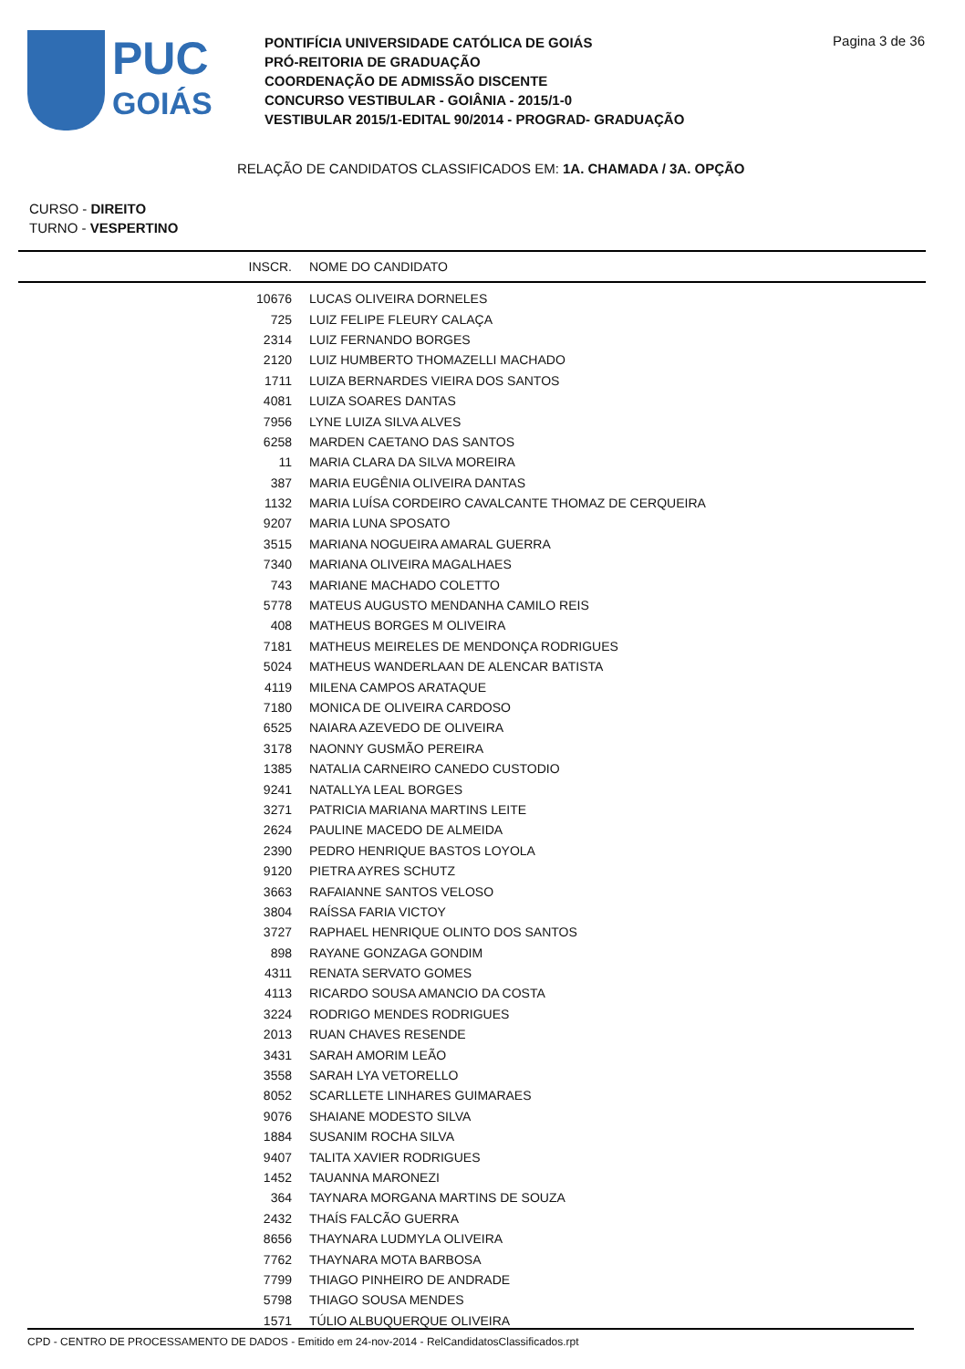PUC
GOIÁS
PONTIFÍCIA UNIVERSIDADE CATÓLICA DE GOIÁS
PRÓ-REITORIA DE GRADUAÇÃO
COORDENAÇÃO DE ADMISSÃO DISCENTE
CONCURSO VESTIBULAR - GOIÂNIA - 2015/1-0
VESTIBULAR 2015/1-EDITAL 90/2014 - PROGRAD- GRADUAÇÃO
Pagina 3 de 36
RELAÇÃO DE CANDIDATOS CLASSIFICADOS EM: 1A. CHAMADA / 3A. OPÇÃO
CURSO - DIREITO
TURNO - VESPERTINO
| INSCR. | NOME DO CANDIDATO |
| --- | --- |
| 10676 | LUCAS OLIVEIRA DORNELES |
| 725 | LUIZ FELIPE FLEURY CALAÇA |
| 2314 | LUIZ FERNANDO BORGES |
| 2120 | LUIZ HUMBERTO THOMAZELLI MACHADO |
| 1711 | LUIZA BERNARDES VIEIRA DOS SANTOS |
| 4081 | LUIZA SOARES DANTAS |
| 7956 | LYNE LUIZA SILVA ALVES |
| 6258 | MARDEN CAETANO DAS SANTOS |
| 11 | MARIA CLARA DA SILVA MOREIRA |
| 387 | MARIA EUGÊNIA OLIVEIRA DANTAS |
| 1132 | MARIA LUÍSA CORDEIRO CAVALCANTE THOMAZ DE CERQUEIRA |
| 9207 | MARIA LUNA SPOSATO |
| 3515 | MARIANA NOGUEIRA AMARAL GUERRA |
| 7340 | MARIANA OLIVEIRA MAGALHAES |
| 743 | MARIANE MACHADO COLETTO |
| 5778 | MATEUS AUGUSTO MENDANHA CAMILO REIS |
| 408 | MATHEUS BORGES M OLIVEIRA |
| 7181 | MATHEUS MEIRELES DE MENDONÇA RODRIGUES |
| 5024 | MATHEUS WANDERLAAN DE ALENCAR BATISTA |
| 4119 | MILENA CAMPOS ARATAQUE |
| 7180 | MONICA DE OLIVEIRA CARDOSO |
| 6525 | NAIARA AZEVEDO DE OLIVEIRA |
| 3178 | NAONNY GUSMÃO PEREIRA |
| 1385 | NATALIA CARNEIRO CANEDO CUSTODIO |
| 9241 | NATALLYA LEAL BORGES |
| 3271 | PATRICIA MARIANA MARTINS LEITE |
| 2624 | PAULINE MACEDO DE ALMEIDA |
| 2390 | PEDRO HENRIQUE BASTOS LOYOLA |
| 9120 | PIETRA AYRES SCHUTZ |
| 3663 | RAFAIANNE SANTOS VELOSO |
| 3804 | RAÍSSA FARIA VICTOY |
| 3727 | RAPHAEL HENRIQUE OLINTO DOS SANTOS |
| 898 | RAYANE GONZAGA GONDIM |
| 4311 | RENATA SERVATO GOMES |
| 4113 | RICARDO SOUSA AMANCIO DA COSTA |
| 3224 | RODRIGO MENDES RODRIGUES |
| 2013 | RUAN CHAVES RESENDE |
| 3431 | SARAH AMORIM LEÃO |
| 3558 | SARAH LYA VETORELLO |
| 8052 | SCARLLETE LINHARES GUIMARAES |
| 9076 | SHAIANE MODESTO SILVA |
| 1884 | SUSANIM ROCHA SILVA |
| 9407 | TALITA XAVIER RODRIGUES |
| 1452 | TAUANNA MARONEZI |
| 364 | TAYNARA MORGANA MARTINS DE SOUZA |
| 2432 | THAÍS FALCÃO GUERRA |
| 8656 | THAYNARA LUDMYLA OLIVEIRA |
| 7762 | THAYNARA MOTA BARBOSA |
| 7799 | THIAGO PINHEIRO DE ANDRADE |
| 5798 | THIAGO SOUSA MENDES |
| 1571 | TÚLIO ALBUQUERQUE OLIVEIRA |
CPD - CENTRO DE PROCESSAMENTO DE DADOS - Emitido em 24-nov-2014 - RelCandidatosClassificados.rpt